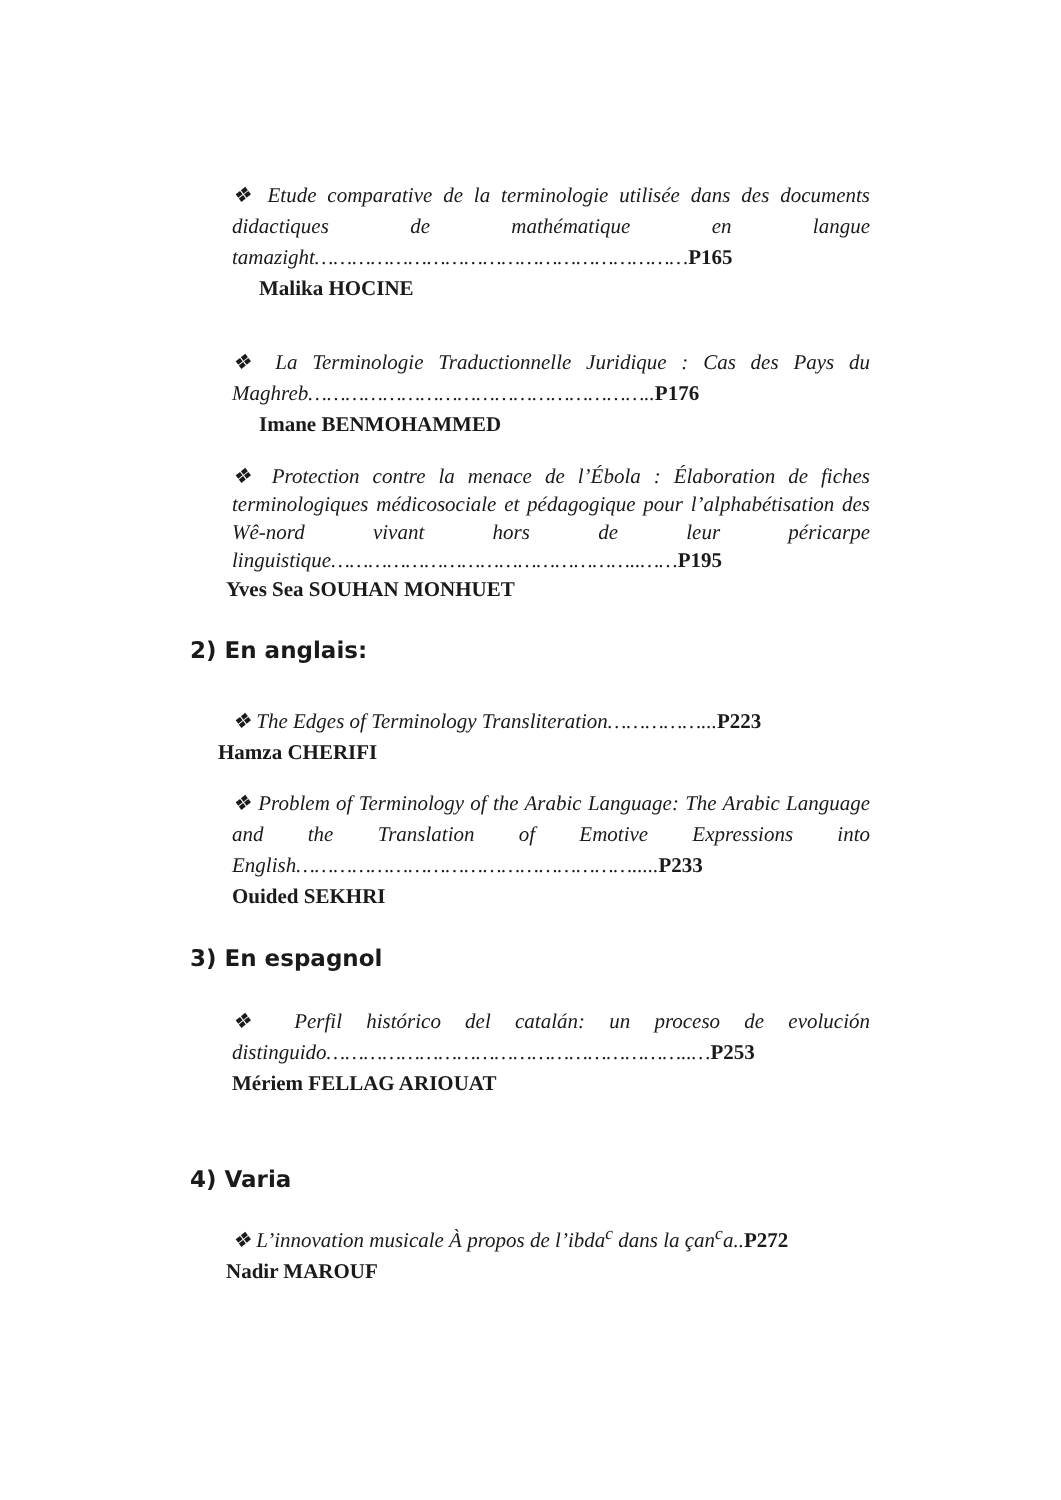❖ Etude comparative de la terminologie utilisée dans des documents didactiques de mathématique en langue tamazight……………………………………………………P165
Malika HOCINE
❖ La Terminologie Traductionnelle Juridique : Cas des Pays du Maghreb………………………………………………..P176
Imane BENMOHAMMED
❖ Protection contre la menace de l’Ébola : Élaboration de fiches terminologiques médicosociale et pédagogique pour l’alphabétisation des Wê-nord vivant hors de leur péricarpe linguistique…………………………………………..……P195
Yves Sea SOUHAN MONHUET
2) En anglais:
❖ The Edges of Terminology Transliteration……………...P223
Hamza CHERIFI
❖ Problem of Terminology of the Arabic Language: The Arabic Language and the Translation of Emotive Expressions into English……………………………………………….....P233
Ouided SEKHRI
3) En espagnol
❖ Perfil histórico del catalán: un proceso de evolución distinguido…………………………………………………..…P253
Mériem FELLAG ARIOUAT
4) Varia
❖ L’innovation musicale À propos de l’ibda<sup>c</sup> dans la çan<sup>c</sup>a..P272
Nadir MAROUF